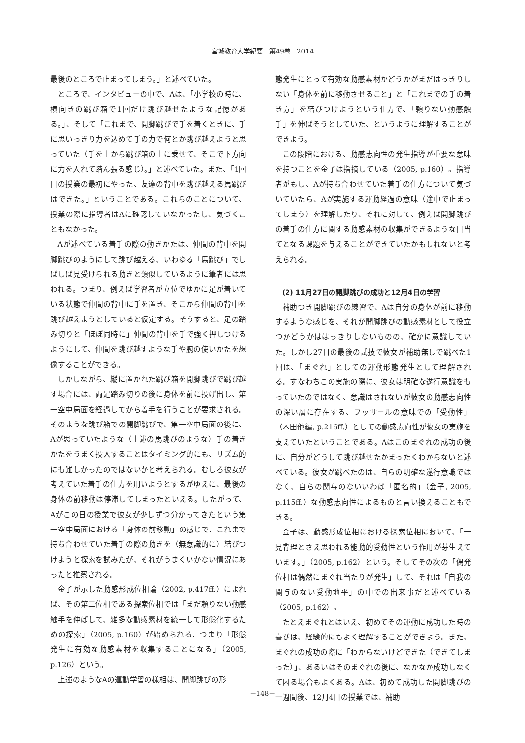宮城教育大学紀要　第49巻　2014
最後のところで止まってしまう。」と述べていた。
ところで、インタビューの中で、Aは、「小学校の時に、横向きの跳び箱で1回だけ跳び越せたような記憶がある。」、そして「これまで、開脚跳びで手を着くときに、手に思いっきり力を込めて手の力で何とか跳び越えようと思っていた（手を上から跳び箱の上に乗せて、そこで下方向に力を入れて踏ん張る感じ）。」と述べていた。また、「1回目の授業の最初にやった、友達の背中を跳び越える馬跳びはできた。」ということである。これらのことについて、授業の際に指導者はAに確認していなかったし、気づくこともなかった。
Aが述べている着手の際の動きかたは、仲間の背中を開脚跳びのようにして跳び越える、いわゆる「馬跳び」でしばしば見受けられる動きと類似しているように筆者には思われる。つまり、例えば学習者が立位でゆかに足が着いている状態で仲間の背中に手を置き、そこから仲間の背中を跳び越えようとしていると仮定する。そうすると、足の踏み切りと「ほぼ同時に」仲間の背中を手で強く押しつけるようにして、仲間を跳び越すような手や腕の使いかたを想像することができる。
しかしながら、縦に置かれた跳び箱を開脚跳びで跳び越す場合には、両足踏み切りの後に身体を前に投げ出し、第一空中局面を経過してから着手を行うことが要求される。そのような跳び箱での開脚跳びで、第一空中局面の後に、Aが思っていたような（上述の馬跳びのような）手の着きかたをうまく投入することはタイミング的にも、リズム的にも難しかったのではないかと考えられる。むしろ彼女が考えていた着手の仕方を用いようとするがゆえに、最後の身体の前移動は停滞してしまったといえる。したがって、Aがこの日の授業で彼女が少しずつ分かってきたという第一空中局面における「身体の前移動」の感じで、これまで持ち合わせていた着手の際の動きを（無意識的に）結びつけようと探索を試みたが、それがうまくいかない情況にあったと推察される。
金子が示した動感形成位相論（2002, p.417ff.）によれば、その第二位相である探索位相では「まだ頼りない動感触手を伸ばして、雑多な動感素材を統一して形態化するための探索」（2005, p.160）が始められる、つまり「形態発生に有効な動感素材を収集することになる」（2005, p.126）という。
上述のようなAの運動学習の様相は、開脚跳びの形
態発生にとって有効な動感素材かどうかがまだはっきりしない「身体を前に移動させること」と「これまでの手の着き方」を結びつけようという仕方で、「頼りない動感触手」を伸ばそうとしていた、というように理解することができよう。
この段階における、動感志向性の発生指導が重要な意味を持つことを金子は指摘している（2005, p.160）。指導者がもし、Aが持ち合わせていた着手の仕方について気づいていたら、Aが実施する運動経過の意味（途中で止まってしまう）を理解したり、それに対して、例えば開脚跳びの着手の仕方に関する動感素材の収集ができるような目当てとなる課題を与えることができていたかもしれないと考えられる。
(2) 11月27日の開脚跳びの成功と12月4日の学習
補助つき開脚跳びの練習で、Aは自分の身体が前に移動するような感じを、それが開脚跳びの動感素材として役立つかどうかははっきりしないものの、確かに意識していた。しかし27日の最後の試技で彼女が補助無しで跳べた1回は、「まぐれ」としての運動形態発生として理解される。すなわちこの実施の際に、彼女は明確な遂行意識をもっていたのではなく、意識はされないが彼女の動感志向性の深い層に存在する、フッサールの意味での「受動性」（木田他編, p.216ff.）としての動感志向性が彼女の実施を支えていたということである。Aはこのまぐれの成功の後に、自分がどうして跳び越せたかまったくわからないと述べている。彼女が跳べたのは、自らの明確な遂行意識ではなく、自らの関与のないいわば「匿名的」（金子, 2005, p.115ff.）な動感志向性によるものと言い換えることもできる。
金子は、動感形成位相における探索位相において、「一見背理とさえ思われる能動的受動性という作用が芽生えています。」（2005, p.162）という。そしてその次の「偶発位相は偶然にまぐれ当たりが発生」して、それは「自我の関与のない受動地平」の中での出来事だと述べている（2005, p.162）。
たとえまぐれとはいえ、初めてその運動に成功した時の喜びは、経験的にもよく理解することができよう。また、まぐれの成功の際に「わからないけどできた（できてしまった）」、あるいはそのまぐれの後に、なかなか成功しなくて困る場合もよくある。Aは、初めて成功した開脚跳びの一週間後、12月4日の授業では、補助
－148－